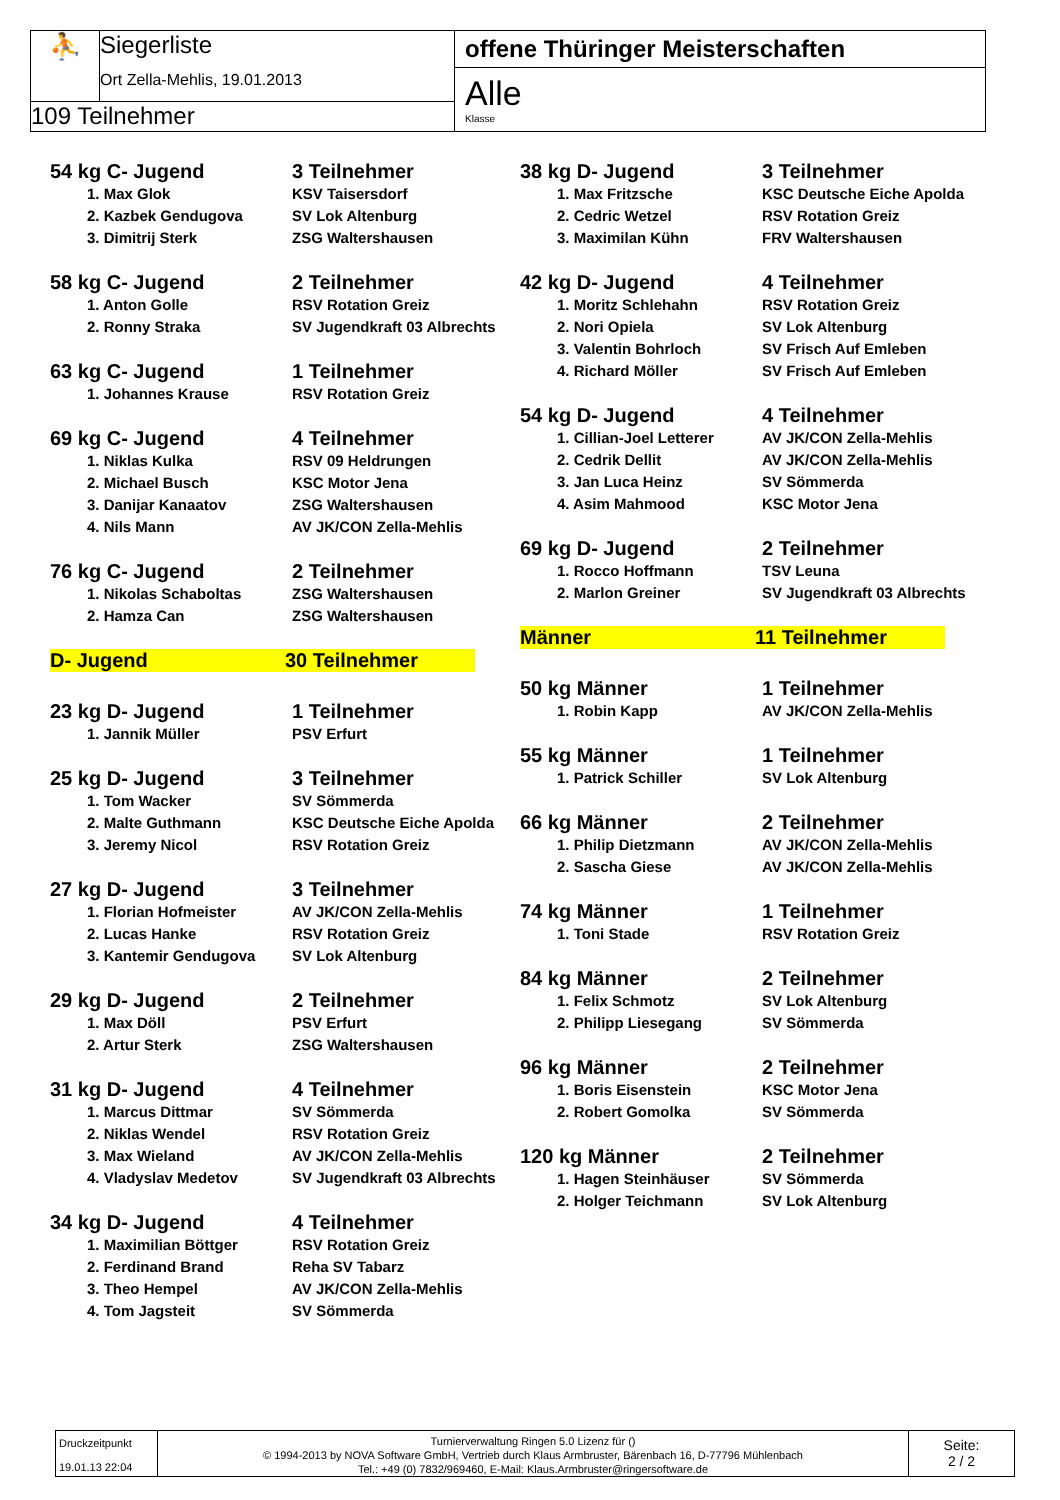⛹ Siegerliste
Ort Zella-Mehlis, 19.01.2013
109 Teilnehmer
offene Thüringer Meisterschaften
Alle
Klasse
54 kg C- Jugend 3 Teilnehmer
1. Max Glok KSV Taisersdorf
2. Kazbek Gendugova SV Lok Altenburg
3. Dimitrij Sterk ZSG Waltershausen
58 kg C- Jugend 2 Teilnehmer
1. Anton Golle RSV Rotation Greiz
2. Ronny Straka SV Jugendkraft 03 Albrechts
63 kg C- Jugend 1 Teilnehmer
1. Johannes Krause RSV Rotation Greiz
69 kg C- Jugend 4 Teilnehmer
1. Niklas Kulka RSV 09 Heldrungen
2. Michael Busch KSC Motor Jena
3. Danijar Kanaatov ZSG Waltershausen
4. Nils Mann AV JK/CON Zella-Mehlis
76 kg C- Jugend 2 Teilnehmer
1. Nikolas Schaboltas ZSG Waltershausen
2. Hamza Can ZSG Waltershausen
D- Jugend 30 Teilnehmer
23 kg D- Jugend 1 Teilnehmer
1. Jannik Müller PSV Erfurt
25 kg D- Jugend 3 Teilnehmer
1. Tom Wacker SV Sömmerda
2. Malte Guthmann KSC Deutsche Eiche Apolda
3. Jeremy Nicol RSV Rotation Greiz
27 kg D- Jugend 3 Teilnehmer
1. Florian Hofmeister AV JK/CON Zella-Mehlis
2. Lucas Hanke RSV Rotation Greiz
3. Kantemir Gendugova SV Lok Altenburg
29 kg D- Jugend 2 Teilnehmer
1. Max Döll PSV Erfurt
2. Artur Sterk ZSG Waltershausen
31 kg D- Jugend 4 Teilnehmer
1. Marcus Dittmar SV Sömmerda
2. Niklas Wendel RSV Rotation Greiz
3. Max Wieland AV JK/CON Zella-Mehlis
4. Vladyslav Medetov SV Jugendkraft 03 Albrechts
34 kg D- Jugend 4 Teilnehmer
1. Maximilian Böttger RSV Rotation Greiz
2. Ferdinand Brand Reha SV Tabarz
3. Theo Hempel AV JK/CON Zella-Mehlis
4. Tom Jagsteit SV Sömmerda
38 kg D- Jugend 3 Teilnehmer
1. Max Fritzsche KSC Deutsche Eiche Apolda
2. Cedric Wetzel RSV Rotation Greiz
3. Maximilan Kühn FRV Waltershausen
42 kg D- Jugend 4 Teilnehmer
1. Moritz Schlehahn RSV Rotation Greiz
2. Nori Opiela SV Lok Altenburg
3. Valentin Bohrloch SV Frisch Auf Emleben
4. Richard Möller SV Frisch Auf Emleben
54 kg D- Jugend 4 Teilnehmer
1. Cillian-Joel Letterer AV JK/CON Zella-Mehlis
2. Cedrik Dellit AV JK/CON Zella-Mehlis
3. Jan Luca Heinz SV Sömmerda
4. Asim Mahmood KSC Motor Jena
69 kg D- Jugend 2 Teilnehmer
1. Rocco Hoffmann TSV Leuna
2. Marlon Greiner SV Jugendkraft 03 Albrechts
Männer 11 Teilnehmer
50 kg Männer 1 Teilnehmer
1. Robin Kapp AV JK/CON Zella-Mehlis
55 kg Männer 1 Teilnehmer
1. Patrick Schiller SV Lok Altenburg
66 kg Männer 2 Teilnehmer
1. Philip Dietzmann AV JK/CON Zella-Mehlis
2. Sascha Giese AV JK/CON Zella-Mehlis
74 kg Männer 1 Teilnehmer
1. Toni Stade RSV Rotation Greiz
84 kg Männer 2 Teilnehmer
1. Felix Schmotz SV Lok Altenburg
2. Philipp Liesegang SV Sömmerda
96 kg Männer 2 Teilnehmer
1. Boris Eisenstein KSC Motor Jena
2. Robert Gomolka SV Sömmerda
120 kg Männer 2 Teilnehmer
1. Hagen Steinhäuser SV Sömmerda
2. Holger Teichmann SV Lok Altenburg
Druckzeitpunkt
19.01.13 22:04
Turnierverwaltung Ringen 5.0 Lizenz für ()
© 1994-2013 by NOVA Software GmbH, Vertrieb durch Klaus Armbruster, Bärenbach 16, D-77796 Mühlenbach
Tel.: +49 (0) 7832/969460, E-Mail: Klaus.Armbruster@ringersoftware.de
Seite:
2 / 2